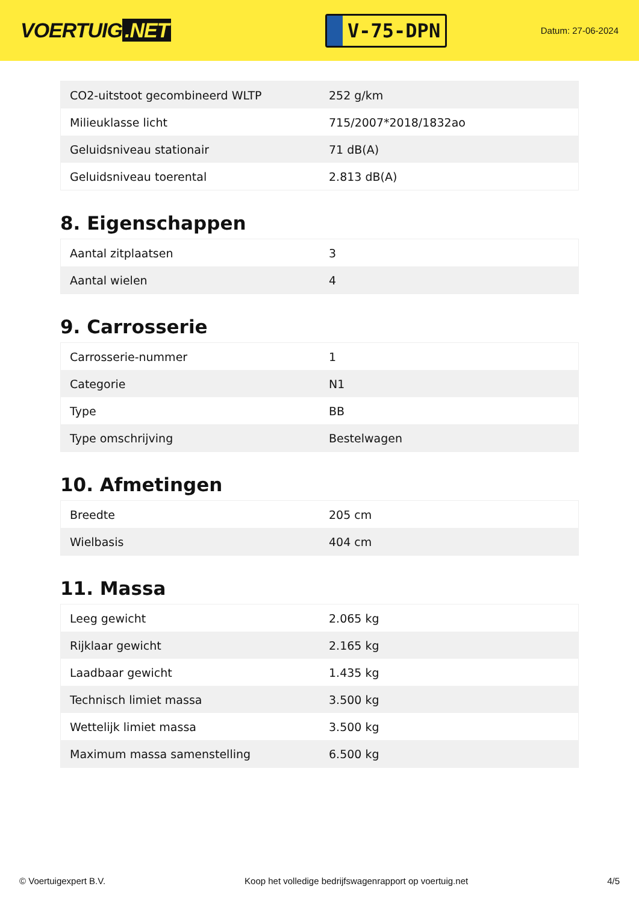VOERTUIG.NET
V-75-DPN
Datum: 27-06-2024
| CO2-uitstoot gecombineerd WLTP | 252 g/km |
| Milieuklasse licht | 715/2007*2018/1832ao |
| Geluidsniveau stationair | 71 dB(A) |
| Geluidsniveau toerental | 2.813 dB(A) |
8. Eigenschappen
| Aantal zitplaatsen | 3 |
| Aantal wielen | 4 |
9. Carrosserie
| Carrosserie-nummer | 1 |
| Categorie | N1 |
| Type | BB |
| Type omschrijving | Bestelwagen |
10. Afmetingen
| Breedte | 205 cm |
| Wielbasis | 404 cm |
11. Massa
| Leeg gewicht | 2.065 kg |
| Rijklaar gewicht | 2.165 kg |
| Laadbaar gewicht | 1.435 kg |
| Technisch limiet massa | 3.500 kg |
| Wettelijk limiet massa | 3.500 kg |
| Maximum massa samenstelling | 6.500 kg |
© Voertuigexpert B.V. Koop het volledige bedrijfswagenrapport op voertuig.net 4/5